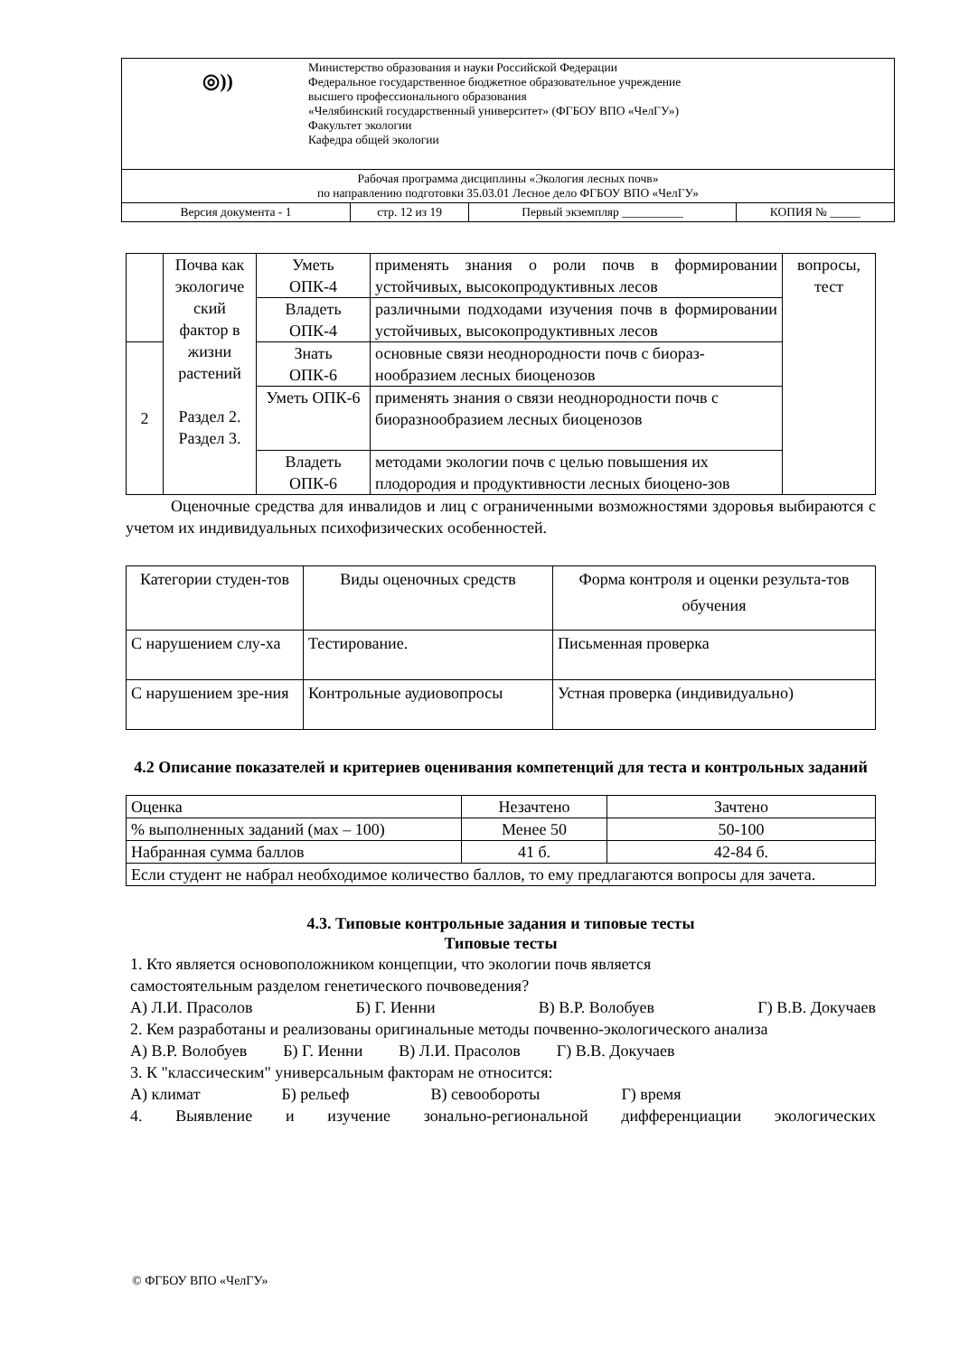| ◎)) Министерство образования и науки Российской Федерации Федеральное государственное бюджетное образовательное учреждение высшего профессионального образования «Челябинский государственный университет» (ФГБОУ ВПО «ЧелГУ») Факультет экологии Кафедра общей экологии | | | |
| Рабочая программа дисциплины «Экология лесных почв» по направлению подготовки 35.03.01 Лесное дело ФГБОУ ВПО «ЧелГУ» | | | |
| Версия документа - 1 | стр. 12 из 19 | Первый экземпляр __________ | КОПИЯ № _____ |
| | Почва как экологиче ский фактор в жизни растений Раздел 2. Раздел 3. | Уметь ОПК-4 | применять знания о роли почв в формировании устойчивых, высокопродуктивных лесов | вопросы, тест |
| | | Владеть ОПК-4 | различными подходами изучения почв в формировании устойчивых, высокопродуктивных лесов | |
| 2 | | Знать ОПК-6 | основные связи неоднородности почв с биораз-нообразием лесных биоценозов | |
| | | Уметь ОПК-6 | применять знания о связи неоднородности почв с биоразнообразием лесных биоценозов | |
| | | Владеть ОПК-6 | методами экологии почв с целью повышения их плодородия и продуктивности лесных биоцено-зов | |
Оценочные средства для инвалидов и лиц с ограниченными возможностями здоровья выбираются с учетом их индивидуальных психофизических особенностей.
| Категории студен-тов | Виды оценочных средств | Форма контроля и оценки результа-тов обучения |
| С нарушением слу-ха | Тестирование. | Письменная проверка |
| С нарушением зре-ния | Контрольные аудиовопросы | Устная проверка (индивидуально) |
4.2 Описание показателей и критериев оценивания компетенций для теста и контрольных заданий
| Оценка | Незачтено | Зачтено |
| % выполненных заданий (мах – 100) | Менее 50 | 50-100 |
| Набранная сумма баллов | 41 б. | 42-84 б. |
| Если студент не набрал необходимое количество баллов, то ему предлагаются вопросы для зачета. | | |
4.3. Типовые контрольные задания и типовые тесты
Типовые тесты
1. Кто является основоположником концепции, что экологии почв является
самостоятельным разделом генетического почвоведения?
А) Л.И. Прасолов Б) Г. Иенни В) В.Р. Волобуев Г) В.В. Докучаев
2. Кем разработаны и реализованы оригинальные методы почвенно-экологического анализа
А) В.Р. Волобуев Б) Г. Иенни В) Л.И. Прасолов Г) В.В. Докучаев
3. К "классическим" универсальным факторам не относится:
А) климат Б) рельеф В) севообороты Г) время
4. Выявление и изучение зонально-региональной дифференциации экологических
© ФГБОУ ВПО «ЧелГУ»